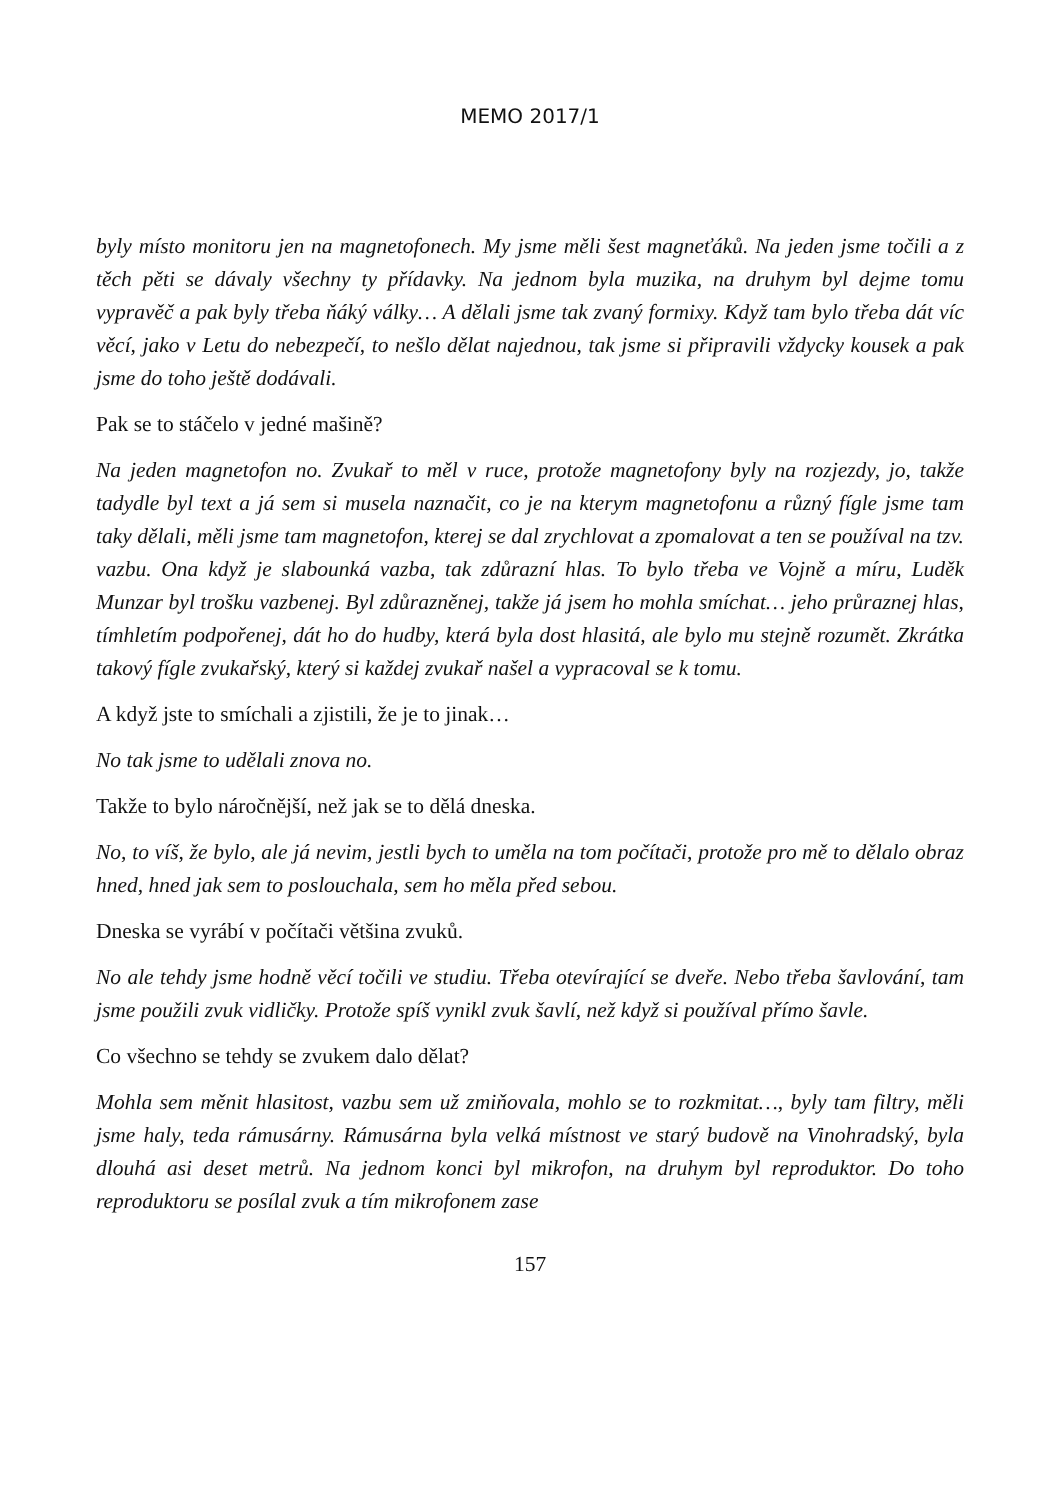MEMO 2017/1
byly místo monitoru jen na magnetofonech. My jsme měli šest magneťáků. Na jeden jsme točili a z těch pěti se dávaly všechny ty přídavky. Na jednom byla muzika, na druhym byl dejme tomu vypravěč a pak byly třeba ňáký války… A dělali jsme tak zvaný formixy. Když tam bylo třeba dát víc věcí, jako v Letu do nebezpečí, to nešlo dělat najednou, tak jsme si připravili vždycky kousek a pak jsme do toho ještě dodávali.
Pak se to stáčelo v jedné mašině?
Na jeden magnetofon no. Zvukař to měl v ruce, protože magnetofony byly na rozjezdy, jo, takže tadydle byl text a já sem si musela naznačit, co je na kterym magnetofonu a různý fígle jsme tam taky dělali, měli jsme tam magnetofon, kterej se dal zrychlovat a zpomalovat a ten se používal na tzv. vazbu. Ona když je slabounká vazba, tak zdůrazní hlas. To bylo třeba ve Vojně a míru, Luděk Munzar byl trošku vazbenej. Byl zdůrazněnej, takže já jsem ho mohla smíchat… jeho průraznej hlas, tímhletím podpořenej, dát ho do hudby, která byla dost hlasitá, ale bylo mu stejně rozumět. Zkrátka takový fígle zvukařský, který si každej zvukař našel a vypracoval se k tomu.
A když jste to smíchali a zjistili, že je to jinak…
No tak jsme to udělali znova no.
Takže to bylo náročnější, než jak se to dělá dneska.
No, to víš, že bylo, ale já nevim, jestli bych to uměla na tom počítači, protože pro mě to dělalo obraz hned, hned jak sem to poslouchala, sem ho měla před sebou.
Dneska se vyrábí v počítači většina zvuků.
No ale tehdy jsme hodně věcí točili ve studiu. Třeba otevírající se dveře. Nebo třeba šavlování, tam jsme použili zvuk vidličky. Protože spíš vynikl zvuk šavlí, než když si používal přímo šavle.
Co všechno se tehdy se zvukem dalo dělat?
Mohla sem měnit hlasitost, vazbu sem už zmiňovala, mohlo se to rozkmitat…, byly tam filtry, měli jsme haly, teda rámusárny. Rámusárna byla velká místnost ve starý budově na Vinohradský, byla dlouhá asi deset metrů. Na jednom konci byl mikrofon, na druhym byl reproduktor. Do toho reproduktoru se posílal zvuk a tím mikrofonem zase
157